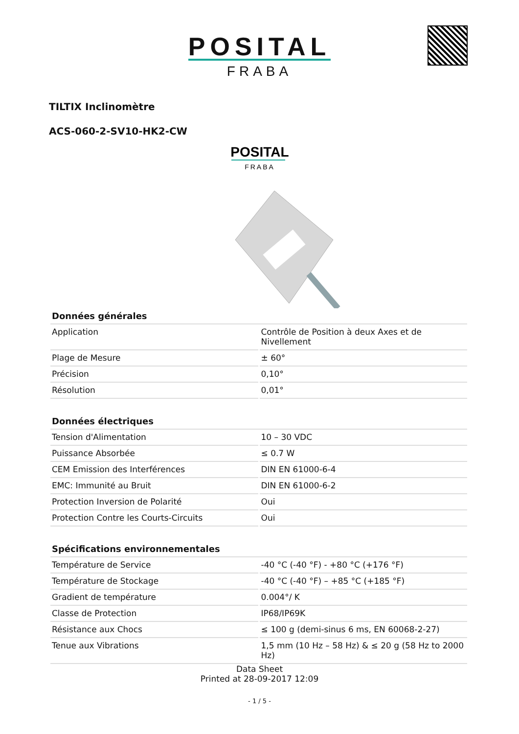POSITAL
FRABA
TILTIX Inclinomètre
ACS-060-2-SV10-HK2-CW
POSITAL
FRABA
| Données générales | |
| --- | --- |
| Application | Contrôle de Position à deux Axes et de Nivellement |
| Plage de Mesure | ± 60° |
| Précision | 0,10° |
| Résolution | 0,01° |
| Données électriques | |
| --- | --- |
| Tension d'Alimentation | 10 – 30 VDC |
| Puissance Absorbée | ≤ 0.7 W |
| CEM Emission des Interférences | DIN EN 61000-6-4 |
| EMC: Immunité au Bruit | DIN EN 61000-6-2 |
| Protection Inversion de Polarité | Oui |
| Protection Contre les Courts-Circuits | Oui |
| Spécifications environnementales | |
| --- | --- |
| Température de Service | -40 °C (-40 °F) - +80 °C (+176 °F) |
| Température de Stockage | -40 °C (-40 °F) – +85 °C (+185 °F) |
| Gradient de température | 0.004°/ K |
| Classe de Protection | IP68/IP69K |
| Résistance aux Chocs | ≤ 100 g (demi-sinus 6 ms, EN 60068-2-27) |
| Tenue aux Vibrations | 1,5 mm (10 Hz – 58 Hz) & ≤ 20 g (58 Hz to 2000 Hz) |
Data Sheet
Printed at 28-09-2017 12:09
- 1 / 5 -